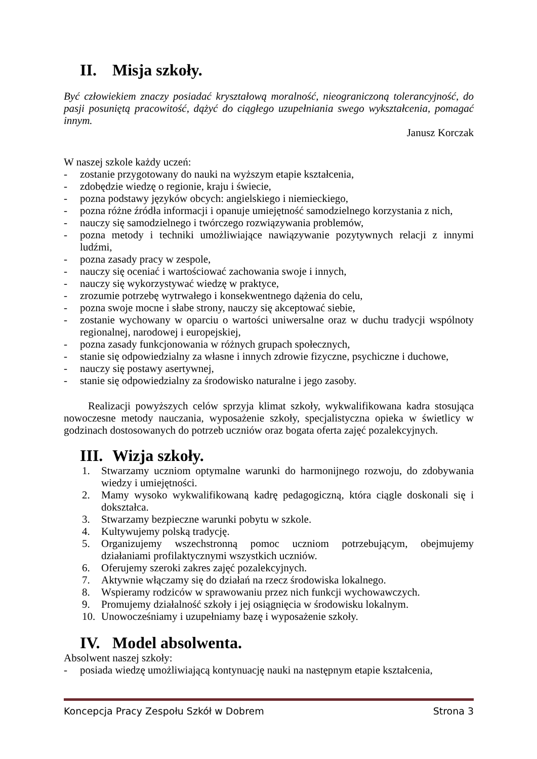II. Misja szkoły.
Być człowiekiem znaczy posiadać kryształową moralność, nieograniczoną tolerancyjność, do pasji posuniętą pracowitość, dążyć do ciągłego uzupełniania swego wykształcenia, pomagać innym.
Janusz Korczak
W naszej szkole każdy uczeń:
- zostanie przygotowany do nauki na wyższym etapie kształcenia,
- zdobędzie wiedzę o regionie, kraju i świecie,
- pozna podstawy języków obcych: angielskiego i niemieckiego,
- pozna różne źródła informacji i opanuje umiejętność samodzielnego korzystania z nich,
- nauczy się samodzielnego i twórczego rozwiązywania problemów,
- pozna metody i techniki umożliwiające nawiązywanie pozytywnych relacji z innymi ludźmi,
- pozna zasady pracy w zespole,
- nauczy się oceniać i wartościować zachowania swoje i innych,
- nauczy się wykorzystywać wiedzę w praktyce,
- zrozumie potrzebę wytrwałego i konsekwentnego dążenia do celu,
- pozna swoje mocne i słabe strony, nauczy się akceptować siebie,
- zostanie wychowany w oparciu o wartości uniwersalne oraz w duchu tradycji wspólnoty regionalnej, narodowej i europejskiej,
- pozna zasady funkcjonowania w różnych grupach społecznych,
- stanie się odpowiedzialny za własne i innych zdrowie fizyczne, psychiczne i duchowe,
- nauczy się postawy asertywnej,
- stanie się odpowiedzialny za środowisko naturalne i jego zasoby.
Realizacji powyższych celów sprzyja klimat szkoły, wykwalifikowana kadra stosująca nowoczesne metody nauczania, wyposażenie szkoły, specjalistyczna opieka w świetlicy w godzinach dostosowanych do potrzeb uczniów oraz bogata oferta zajęć pozalekcyjnych.
III. Wizja szkoły.
1. Stwarzamy uczniom optymalne warunki do harmonijnego rozwoju, do zdobywania wiedzy i umiejętności.
2. Mamy wysoko wykwalifikowaną kadrę pedagogiczną, która ciągle doskonali się i dokształca.
3. Stwarzamy bezpieczne warunki pobytu w szkole.
4. Kultywujemy polską tradycję.
5. Organizujemy wszechstronną pomoc uczniom potrzebującym, obejmujemy działaniami profilaktycznymi wszystkich uczniów.
6. Oferujemy szeroki zakres zajęć pozalekcyjnych.
7. Aktywnie włączamy się do działań na rzecz środowiska lokalnego.
8. Wspieramy rodziców w sprawowaniu przez nich funkcji wychowawczych.
9. Promujemy działalność szkoły i jej osiągnięcia w środowisku lokalnym.
10. Unowocześniamy i uzupełniamy bazę i wyposażenie szkoły.
IV. Model absolwenta.
Absolwent naszej szkoły:
- posiada wiedzę umożliwiającą kontynuację nauki na następnym etapie kształcenia,
Koncepcja Pracy Zespołu Szkół w Dobrem Strona 3